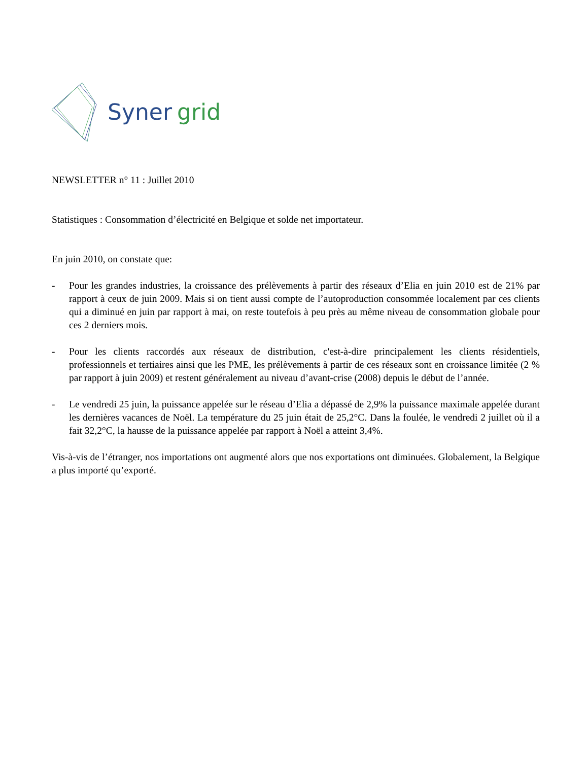Syner grid
NEWSLETTER n° 11 : Juillet 2010
Statistiques : Consommation d’électricité en Belgique et solde net importateur.
En juin 2010, on constate que:
- Pour les grandes industries, la croissance des prélèvements à partir des réseaux d’Elia en juin 2010 est de 21% par rapport à ceux de juin 2009. Mais si on tient aussi compte de l’autoproduction consommée localement par ces clients qui a diminué en juin par rapport à mai, on reste toutefois à peu près au même niveau de consommation globale pour ces 2 derniers mois.
- Pour les clients raccordés aux réseaux de distribution, c'est-à-dire principalement les clients résidentiels, professionnels et tertiaires ainsi que les PME, les prélèvements à partir de ces réseaux sont en croissance limitée (2 % par rapport à juin 2009) et restent généralement au niveau d’avant-crise (2008) depuis le début de l’année.
- Le vendredi 25 juin, la puissance appelée sur le réseau d’Elia a dépassé de 2,9% la puissance maximale appelée durant les dernières vacances de Noël. La température du 25 juin était de 25,2°C. Dans la foulée, le vendredi 2 juillet où il a fait 32,2°C, la hausse de la puissance appelée par rapport à Noël a atteint 3,4%.
Vis-à-vis de l’étranger, nos importations ont augmenté alors que nos exportations ont diminuées. Globalement, la Belgique a plus importé qu’exporté.